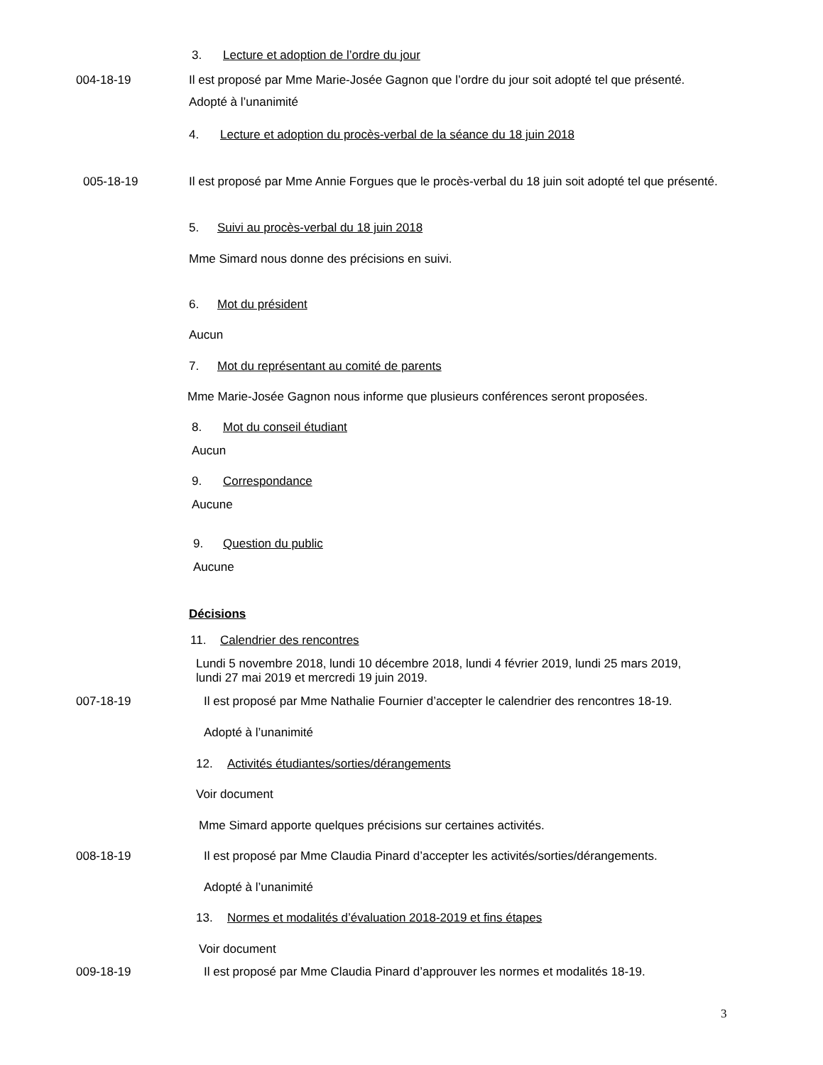3. Lecture et adoption de l’ordre du jour
004-18-19
Il est proposé par Mme Marie-Josée Gagnon que l’ordre du jour soit adopté tel que présenté.
Adopté à l’unanimité
4. Lecture et adoption du procès-verbal de la séance du 18 juin 2018
005-18-19
Il est proposé par Mme Annie Forgues que le procès-verbal du 18 juin soit adopté tel que présenté.
5. Suivi au procès-verbal du 18 juin 2018
Mme Simard nous donne des précisions en suivi.
6. Mot du président
Aucun
7. Mot du représentant au comité de parents
Mme Marie-Josée Gagnon nous informe que plusieurs conférences seront proposées.
8. Mot du conseil étudiant
Aucun
9. Correspondance
Aucune
9. Question du public
Aucune
Décisions
11. Calendrier des rencontres
Lundi 5 novembre 2018, lundi 10 décembre 2018, lundi 4 février 2019, lundi 25 mars 2019, lundi 27 mai 2019 et mercredi 19 juin 2019.
007-18-19
Il est proposé par Mme Nathalie Fournier d’accepter le calendrier des rencontres 18-19.
Adopté à l’unanimité
12. Activités étudiantes/sorties/dérangements
Voir document
Mme Simard apporte quelques précisions sur certaines activités.
008-18-19
Il est proposé par Mme Claudia Pinard d’accepter les activités/sorties/dérangements.
Adopté à l’unanimité
13. Normes et modalités d’évaluation 2018-2019 et fins étapes
Voir document
009-18-19
Il est proposé par Mme Claudia Pinard d’approuver les normes et modalités 18-19.
3